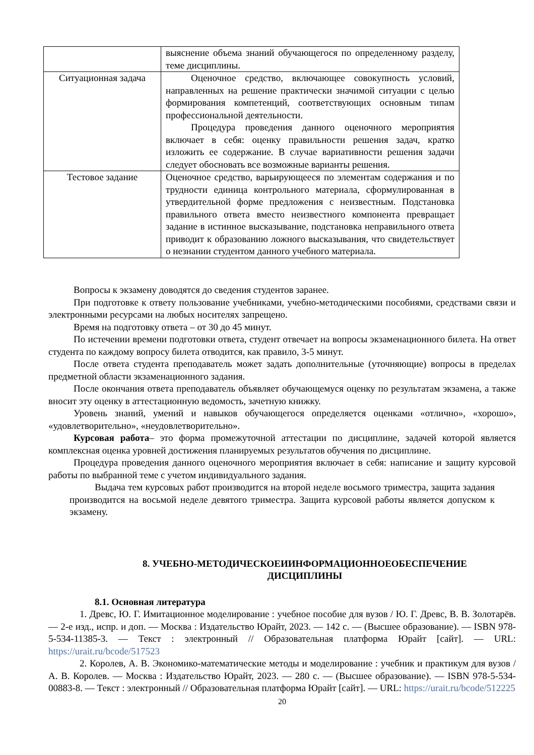| | выяснение объема знаний обучающегося по определенному разделу, теме дисциплины. |
| Ситуационная задача | Оценочное средство, включающее совокупность условий, направленных на решение практически значимой ситуации с целью формирования компетенций, соответствующих основным типам профессиональной деятельности. Процедура проведения данного оценочного мероприятия включает в себя: оценку правильности решения задач, кратко изложить ее содержание. В случае вариативности решения задачи следует обосновать все возможные варианты решения. |
| Тестовое задание | Оценочное средство, варьирующееся по элементам содержания и по трудности единица контрольного материала, сформулированная в утвердительной форме предложения с неизвестным. Подстановка правильного ответа вместо неизвестного компонента превращает задание в истинное высказывание, подстановка неправильного ответа приводит к образованию ложного высказывания, что свидетельствует о незнании студентом данного учебного материала. |
Вопросы к экзамену доводятся до сведения студентов заранее.
При подготовке к ответу пользование учебниками, учебно-методическими пособиями, средствами связи и электронными ресурсами на любых носителях запрещено.
Время на подготовку ответа – от 30 до 45 минут.
По истечении времени подготовки ответа, студент отвечает на вопросы экзаменационного билета. На ответ студента по каждому вопросу билета отводится, как правило, 3-5 минут.
После ответа студента преподаватель может задать дополнительные (уточняющие) вопросы в пределах предметной области экзаменационного задания.
После окончания ответа преподаватель объявляет обучающемуся оценку по результатам экзамена, а также вносит эту оценку в аттестационную ведомость, зачетную книжку.
Уровень знаний, умений и навыков обучающегося определяется оценками «отлично», «хорошо», «удовлетворительно», «неудовлетворительно».
Курсовая работа– это форма промежуточной аттестации по дисциплине, задачей которой является комплексная оценка уровней достижения планируемых результатов обучения по дисциплине.
Процедура проведения данного оценочного мероприятия включает в себя: написание и защиту курсовой работы по выбранной теме с учетом индивидуального задания.
Выдача тем курсовых работ производится на второй неделе восьмого триместра, защита задания производится на восьмой неделе девятого триместра. Защита курсовой работы является допуском к экзамену.
8. УЧЕБНО-МЕТОДИЧЕСКОЕИИНФОРМАЦИОННОЕОБЕСПЕЧЕНИЕ
ДИСЦИПЛИНЫ
8.1. Основная литература
1. Древс, Ю. Г. Имитационное моделирование : учебное пособие для вузов / Ю. Г. Древс, В. В. Золотарёв. — 2-е изд., испр. и доп. — Москва : Издательство Юрайт, 2023. — 142 с. — (Высшее образование). — ISBN 978-5-534-11385-3. — Текст : электронный // Образовательная платформа Юрайт [сайт]. — URL: https://urait.ru/bcode/517523
2. Королев, А. В. Экономико-математические методы и моделирование : учебник и практикум для вузов / А. В. Королев. — Москва : Издательство Юрайт, 2023. — 280 с. — (Высшее образование). — ISBN 978-5-534-00883-8. — Текст : электронный // Образовательная платформа Юрайт [сайт]. — URL: https://urait.ru/bcode/512225
20